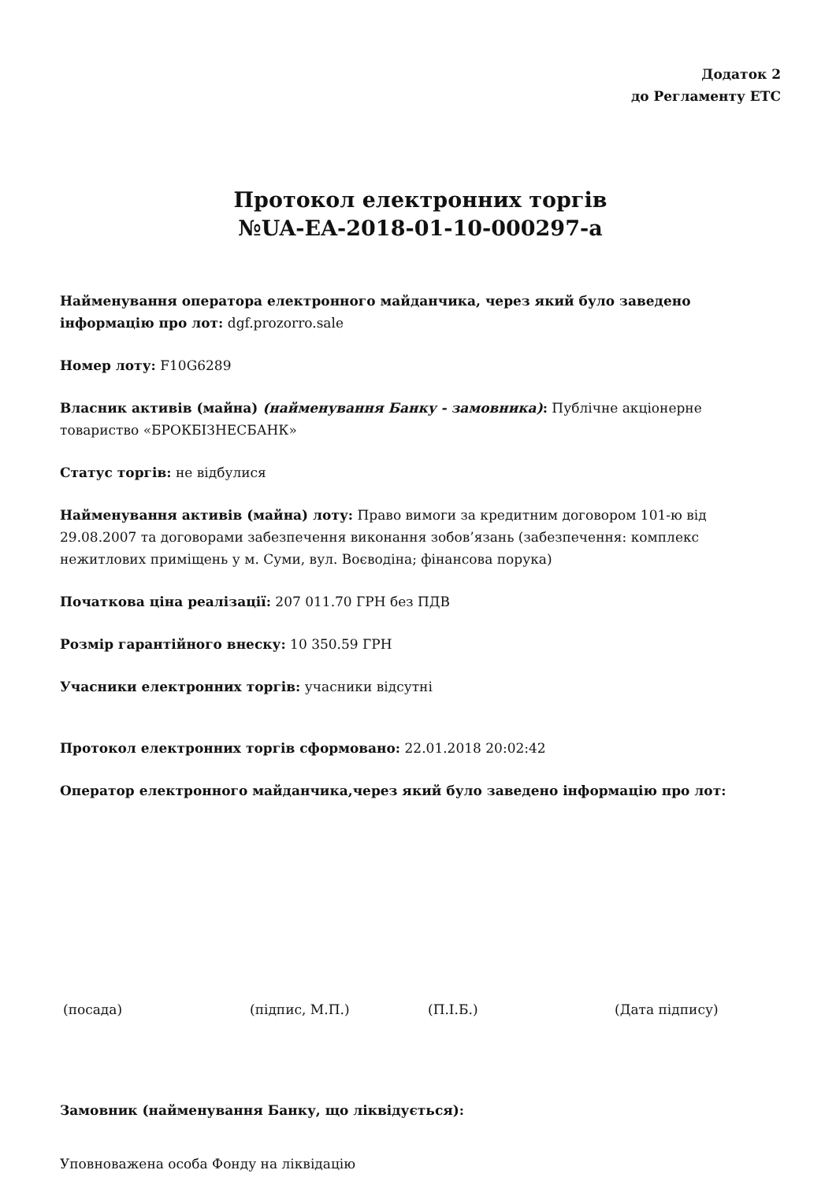Додаток 2
до Регламенту ЕТС
Протокол електронних торгів
№UA-EA-2018-01-10-000297-a
Найменування оператора електронного майданчика, через який було заведено інформацію про лот: dgf.prozorro.sale
Номер лоту: F10G6289
Власник активів (майна) (найменування Банку - замовника): Публічне акціонерне товариство «БРОКБІЗНЕСБАНК»
Статус торгів: не відбулися
Найменування активів (майна) лоту: Право вимоги за кредитним договором 101-ю від 29.08.2007 та договорами забезпечення виконання зобов’язань (забезпечення: комплекс нежитлових приміщень у м. Суми, вул. Воєводіна; фінансова порука)
Початкова ціна реалізації: 207 011.70 ГРН без ПДВ
Розмір гарантійного внеску: 10 350.59 ГРН
Учасники електронних торгів: учасники відсутні
Протокол електронних торгів сформовано: 22.01.2018 20:02:42
Оператор електронного майданчика,через який було заведено інформацію про лот:
(посада) (підпис, М.П.) (П.І.Б.) (Дата підпису)
Замовник (найменування Банку, що ліквідується):
Уповноважена особа Фонду на ліквідацію